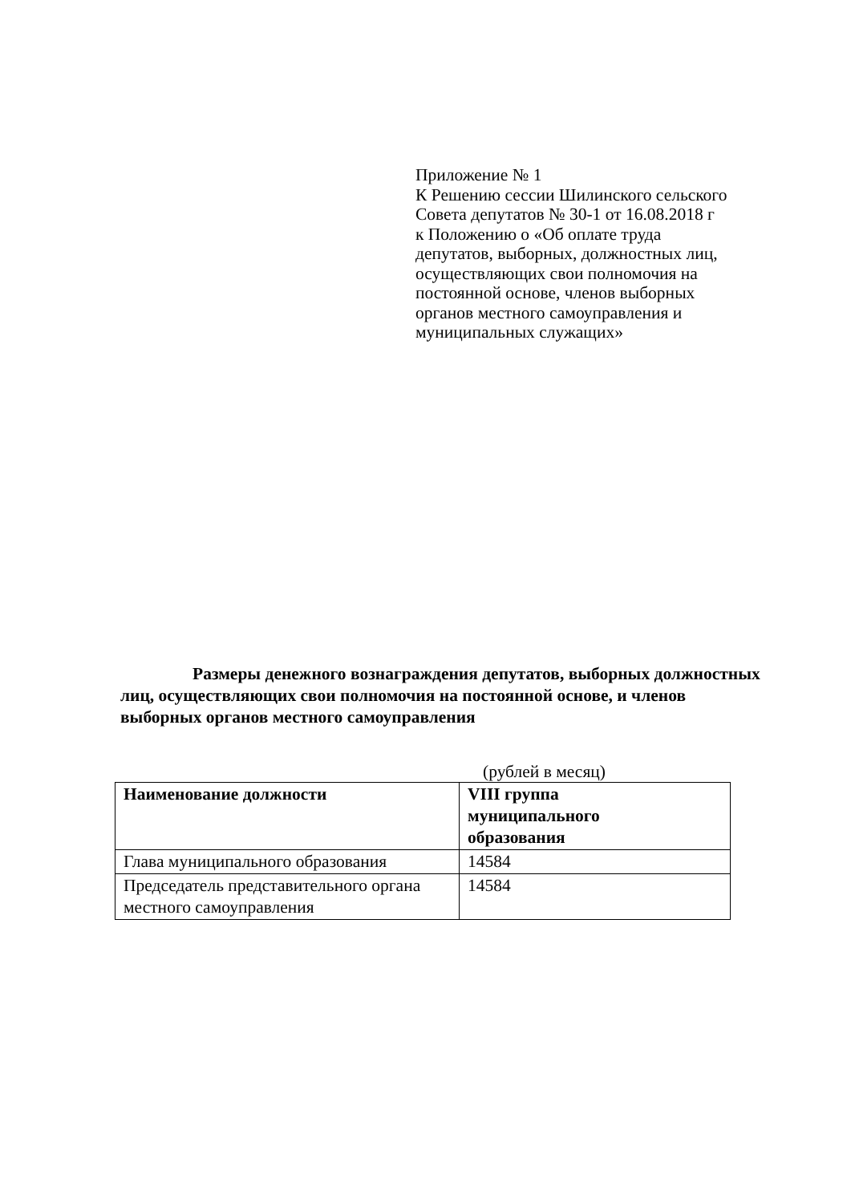Приложение № 1
К Решению сессии Шилинского сельского
Совета депутатов № 30-1 от 16.08.2018 г
к Положению о «Об оплате труда
депутатов, выборных, должностных лиц,
осуществляющих свои полномочия на
постоянной основе, членов выборных
органов местного самоуправления и
муниципальных служащих»
Размеры денежного вознаграждения депутатов, выборных должностных лиц, осуществляющих свои полномочия на постоянной основе, и членов выборных органов местного самоуправления
(рублей в месяц)
| Наименование должности | VIII группа муниципального образования |
| --- | --- |
| Глава муниципального образования | 14584 |
| Председатель представительного органа местного самоуправления | 14584 |